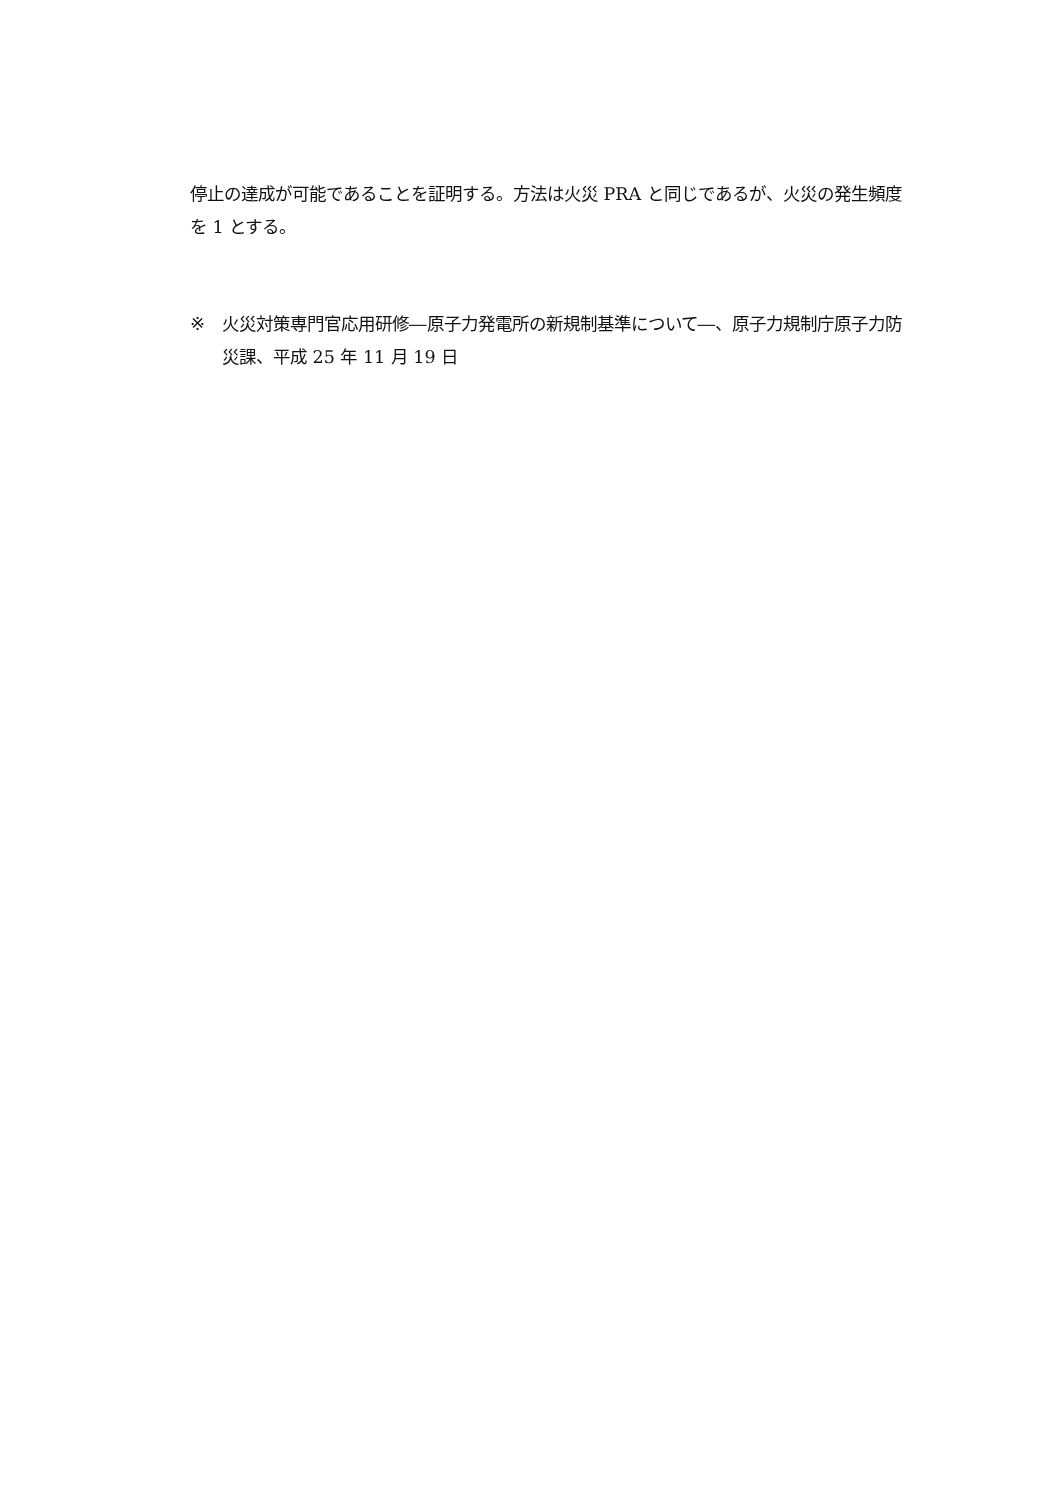停止の達成が可能であることを証明する。方法は火災 PRA と同じであるが、火災の発生頻度を 1 とする。
※ 火災対策専門官応用研修―原子力発電所の新規制基準について―、原子力規制庁原子力防災課、平成 25 年 11 月 19 日